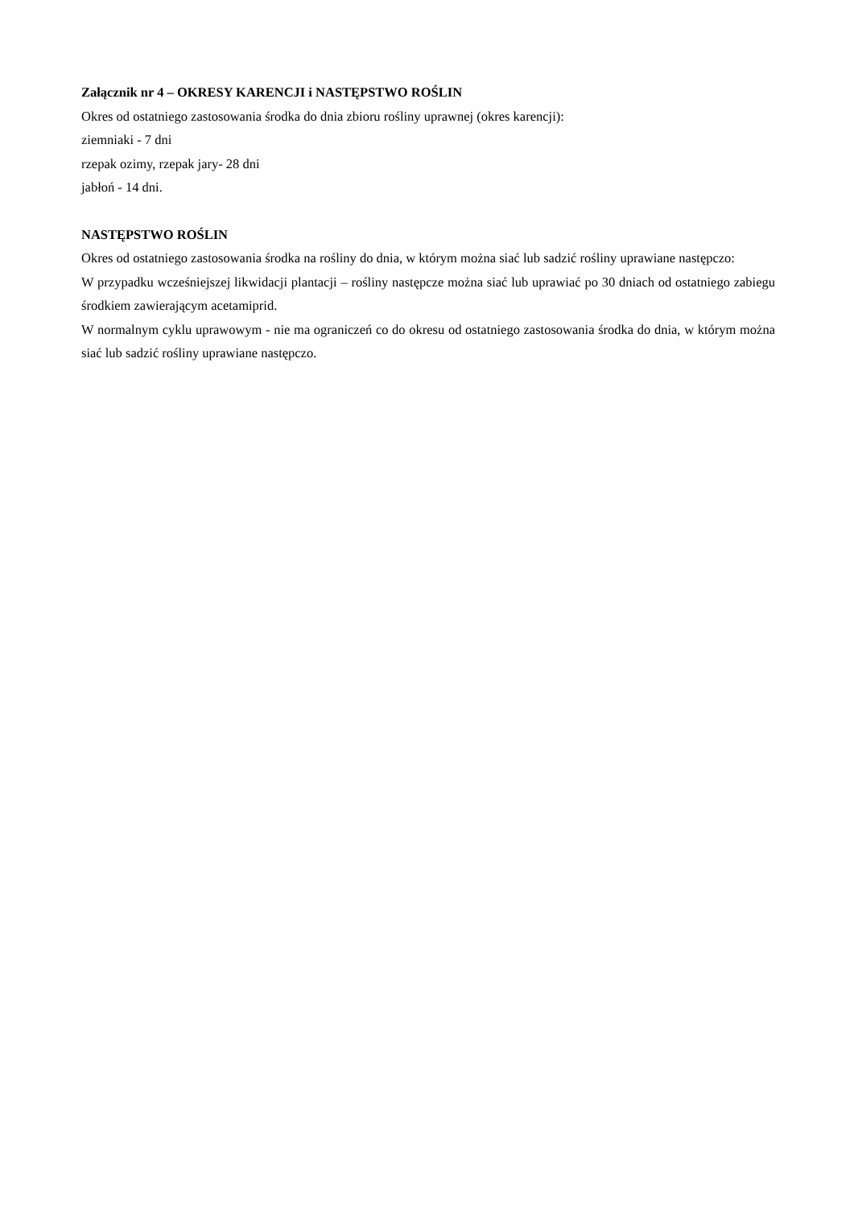Załącznik nr 4 – OKRESY KARENCJI i NASTĘPSTWO ROŚLIN
Okres od ostatniego zastosowania środka do dnia zbioru rośliny uprawnej (okres karencji):
ziemniaki - 7 dni
rzepak ozimy, rzepak jary- 28 dni
jabłoń - 14 dni.
NASTĘPSTWO ROŚLIN
Okres od ostatniego zastosowania środka na rośliny do dnia, w którym można siać lub sadzić rośliny uprawiane następczo:
W przypadku wcześniejszej likwidacji plantacji – rośliny następcze można siać lub uprawiać po 30 dniach od ostatniego zabiegu środkiem zawierającym acetamiprid.
W normalnym cyklu uprawowym - nie ma ograniczeń co do okresu od ostatniego zastosowania środka do dnia, w którym można siać lub sadzić rośliny uprawiane następczo.